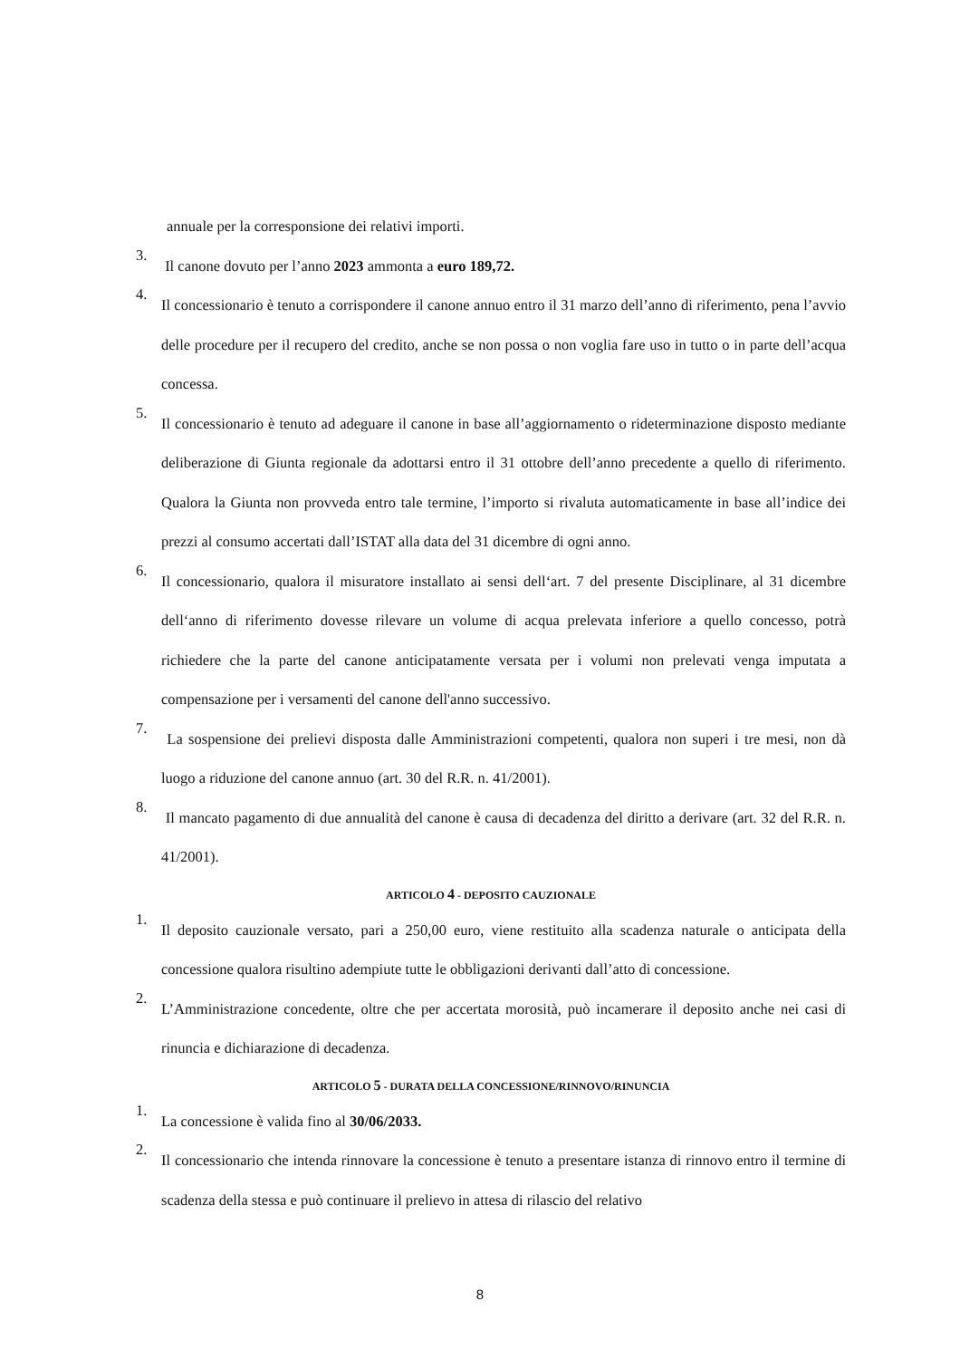annuale per la corresponsione dei relativi importi.
3.
Il canone dovuto per l’anno 2023 ammonta a euro 189,72.
4.
Il concessionario è tenuto a corrispondere il canone annuo entro il 31 marzo dell’anno di riferimento, pena l’avvio delle procedure per il recupero del credito, anche se non possa o non voglia fare uso in tutto o in parte dell’acqua concessa.
5.
Il concessionario è tenuto ad adeguare il canone in base all’aggiornamento o rideterminazione disposto mediante deliberazione di Giunta regionale da adottarsi entro il 31 ottobre dell’anno precedente a quello di riferimento. Qualora la Giunta non provveda entro tale termine, l’importo si rivaluta automaticamente in base all’indice dei prezzi al consumo accertati dall’ISTAT alla data del 31 dicembre di ogni anno.
6.
Il concessionario, qualora il misuratore installato ai sensi dell‘art. 7 del presente Disciplinare, al 31 dicembre dell‘anno di riferimento dovesse rilevare un volume di acqua prelevata inferiore a quello concesso, potrà richiedere che la parte del canone anticipatamente versata per i volumi non prelevati venga imputata a compensazione per i versamenti del canone dell'anno successivo.
7.
La sospensione dei prelievi disposta dalle Amministrazioni competenti, qualora non superi i tre mesi, non dà luogo a riduzione del canone annuo (art. 30 del R.R. n. 41/2001).
8.
Il mancato pagamento di due annualità del canone è causa di decadenza del diritto a derivare (art. 32 del R.R. n. 41/2001).
ARTICOLO 4 - DEPOSITO CAUZIONALE
1.
Il deposito cauzionale versato, pari a 250,00 euro, viene restituito alla scadenza naturale o anticipata della concessione qualora risultino adempiute tutte le obbligazioni derivanti dall’atto di concessione.
2.
L’Amministrazione concedente, oltre che per accertata morosità, può incamerare il deposito anche nei casi di rinuncia e dichiarazione di decadenza.
ARTICOLO 5 - DURATA DELLA CONCESSIONE/RINNOVO/RINUNCIA
1.
La concessione è valida fino al 30/06/2033.
2.
Il concessionario che intenda rinnovare la concessione è tenuto a presentare istanza di rinnovo entro il termine di scadenza della stessa e può continuare il prelievo in attesa di rilascio del relativo
8